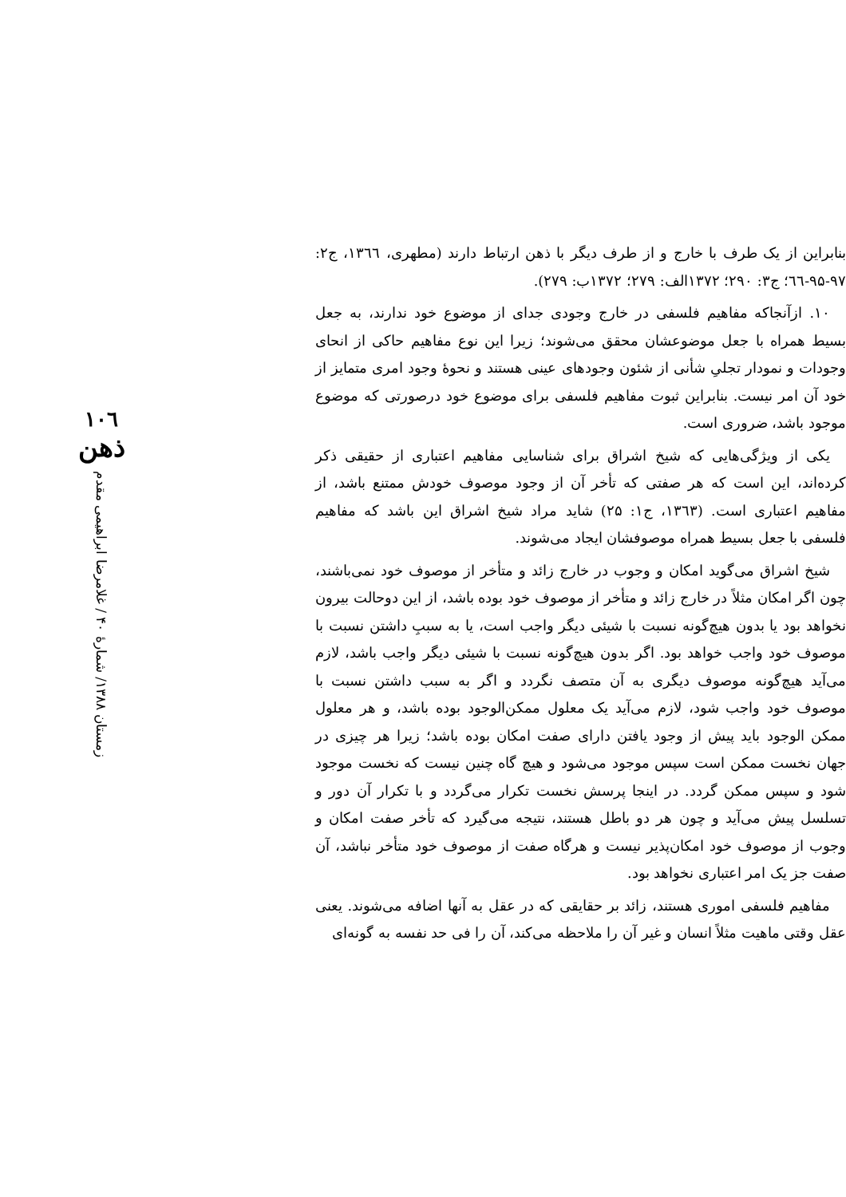بنابراین از یک طرف با خارج و از طرف دیگر با ذهن ارتباط دارند (مطهری، ۱۳٦٦، ج۲: ۹۷-۹۵-٦٦؛ ج۳: ۲۹۰؛ ۱۳۷۲الف: ۲۷۹؛ ۱۳۷۲ب: ۲۷۹).
۱۰. ازآنجاکه مفاهیم فلسفی در خارج وجودی جدای از موضوع خود ندارند، به جعل بسیط همراه با جعل موضوعشان محقق می‌شوند؛ زیرا این نوع مفاهیم حاکی از انحای وجودات و نمودار تجلیِ شأنی از شئون وجودهای عینی هستند و نحوهٔ وجود امری متمایز از خود آن امر نیست. بنابراین ثبوت مفاهیم فلسفی برای موضوع خود درصورتی که موضوع موجود باشد، ضروری است.
یکی از ویژگی‌هایی که شیخ اشراق برای شناسایی مفاهیم اعتباری از حقیقی ذکر کرده‌اند، این است که هر صفتی که تأخر آن از وجود موصوف خودش ممتنع باشد، از مفاهیم اعتباری است. (۱۳٦۳، ج۱: ۲۵) شاید مراد شیخ اشراق این باشد که مفاهیم فلسفی با جعل بسیط همراه موصوفشان ایجاد می‌شوند.
شیخ اشراق می‌گوید امکان و وجوب در خارج زائد و متأخر از موصوف خود نمی‌باشند، چون اگر امکان مثلاً در خارج زائد و متأخر از موصوف خود بوده باشد، از این دوحالت بیرون نخواهد بود یا بدون هیچ‌گونه نسبت با شیئی دیگر واجب است، یا به سببِ داشتن نسبت با موصوف خود واجب خواهد بود. اگر بدون هیچ‌گونه نسبت با شیئی دیگر واجب باشد، لازم می‌آید هیچ‌گونه موصوف دیگری به آن متصف نگردد و اگر به سبب داشتن نسبت با موصوف خود واجب شود، لازم می‌آید یک معلول ممکن‌الوجود بوده باشد، و هر معلول ممکن الوجود باید پیش از وجود یافتن دارای صفت امکان بوده باشد؛ زیرا هر چیزی در جهان نخست ممکن است سپس موجود می‌شود و هیچ گاه چنین نیست که نخست موجود شود و سپس ممکن گردد. در اینجا پرسش نخست تکرار می‌گردد و با تکرار آن دور و تسلسل پیش می‌آید و چون هر دو باطل هستند، نتیجه می‌گیرد که تأخر صفت امکان و وجوب از موصوف خود امکان‌پذیر نیست و هرگاه صفت از موصوف خود متأخر نباشد، آن صفت جز یک امر اعتباری نخواهد بود.
مفاهیم فلسفی اموری هستند، زائد بر حقایقی که در عقل به آنها اضافه می‌شوند. یعنی عقل وقتی ماهیت مثلاً انسان و غیر آن را ملاحظه می‌کند، آن را فی حد نفسه به گونه‌ای
۱۰٦
ذهن
زمستان ۱۳۸۸/ شمارهٔ ۴۰ / غلامرضا ابراهیمی مقدم